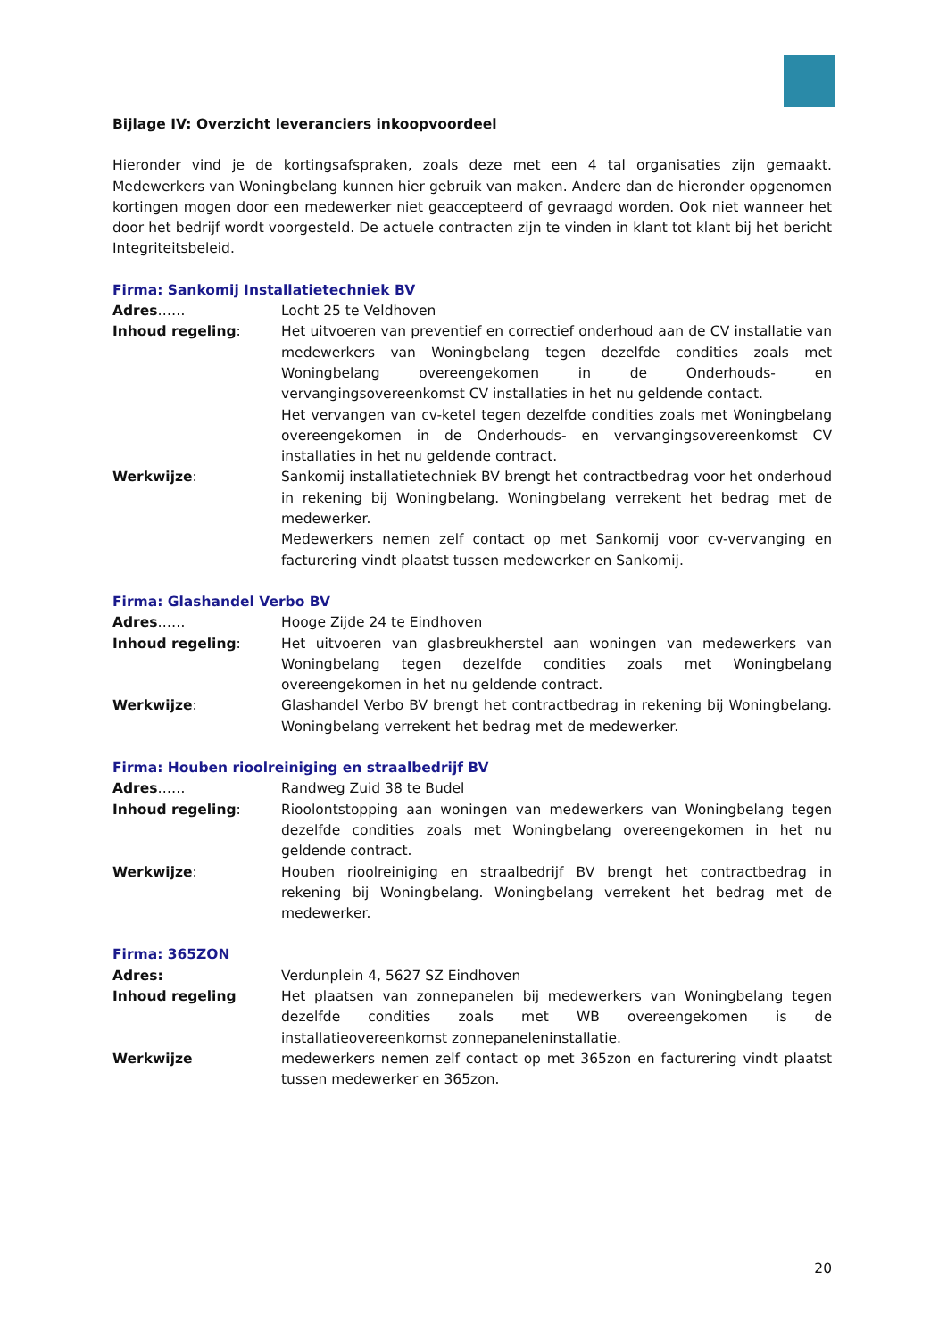Bijlage IV: Overzicht leveranciers inkoopvoordeel
Hieronder vind je de kortingsafspraken, zoals deze met een 4 tal organisaties zijn gemaakt. Medewerkers van Woningbelang kunnen hier gebruik van maken. Andere dan de hieronder opgenomen kortingen mogen door een medewerker niet geaccepteerd of gevraagd worden. Ook niet wanneer het door het bedrijf wordt voorgesteld. De actuele contracten zijn te vinden in klant tot klant bij het bericht Integriteitsbeleid.
Firma: Sankomij Installatietechniek BV
Adres…… Locht 25 te Veldhoven
Inhoud regeling: Het uitvoeren van preventief en correctief onderhoud aan de CV installatie van medewerkers van Woningbelang tegen dezelfde condities zoals met Woningbelang overeengekomen in de Onderhouds- en vervangingsovereenkomst CV installaties in het nu geldende contact.
Het vervangen van cv-ketel tegen dezelfde condities zoals met Woningbelang overeengekomen in de Onderhouds- en vervangingsovereenkomst CV installaties in het nu geldende contract.
Werkwijze: Sankomij installatietechniek BV brengt het contractbedrag voor het onderhoud in rekening bij Woningbelang. Woningbelang verrekent het bedrag met de medewerker.
Medewerkers nemen zelf contact op met Sankomij voor cv-vervanging en facturering vindt plaatst tussen medewerker en Sankomij.
Firma: Glashandel Verbo BV
Adres…… Hooge Zijde 24 te Eindhoven
Inhoud regeling: Het uitvoeren van glasbreukherstel aan woningen van medewerkers van Woningbelang tegen dezelfde condities zoals met Woningbelang overeengekomen in het nu geldende contract.
Werkwijze: Glashandel Verbo BV brengt het contractbedrag in rekening bij Woningbelang. Woningbelang verrekent het bedrag met de medewerker.
Firma: Houben rioolreiniging en straalbedrijf BV
Adres…… Randweg Zuid 38 te Budel
Inhoud regeling: Rioolontstopping aan woningen van medewerkers van Woningbelang tegen dezelfde condities zoals met Woningbelang overeengekomen in het nu geldende contract.
Werkwijze: Houben rioolreiniging en straalbedrijf BV brengt het contractbedrag in rekening bij Woningbelang. Woningbelang verrekent het bedrag met de medewerker.
Firma: 365ZON
Adres: Verdunplein 4, 5627 SZ Eindhoven
Inhoud regeling Het plaatsen van zonnepanelen bij medewerkers van Woningbelang tegen dezelfde condities zoals met WB overeengekomen is de installatieovereenkomst zonnepaneleninstallatie.
Werkwijze medewerkers nemen zelf contact op met 365zon en facturering vindt plaatst tussen medewerker en 365zon.
20